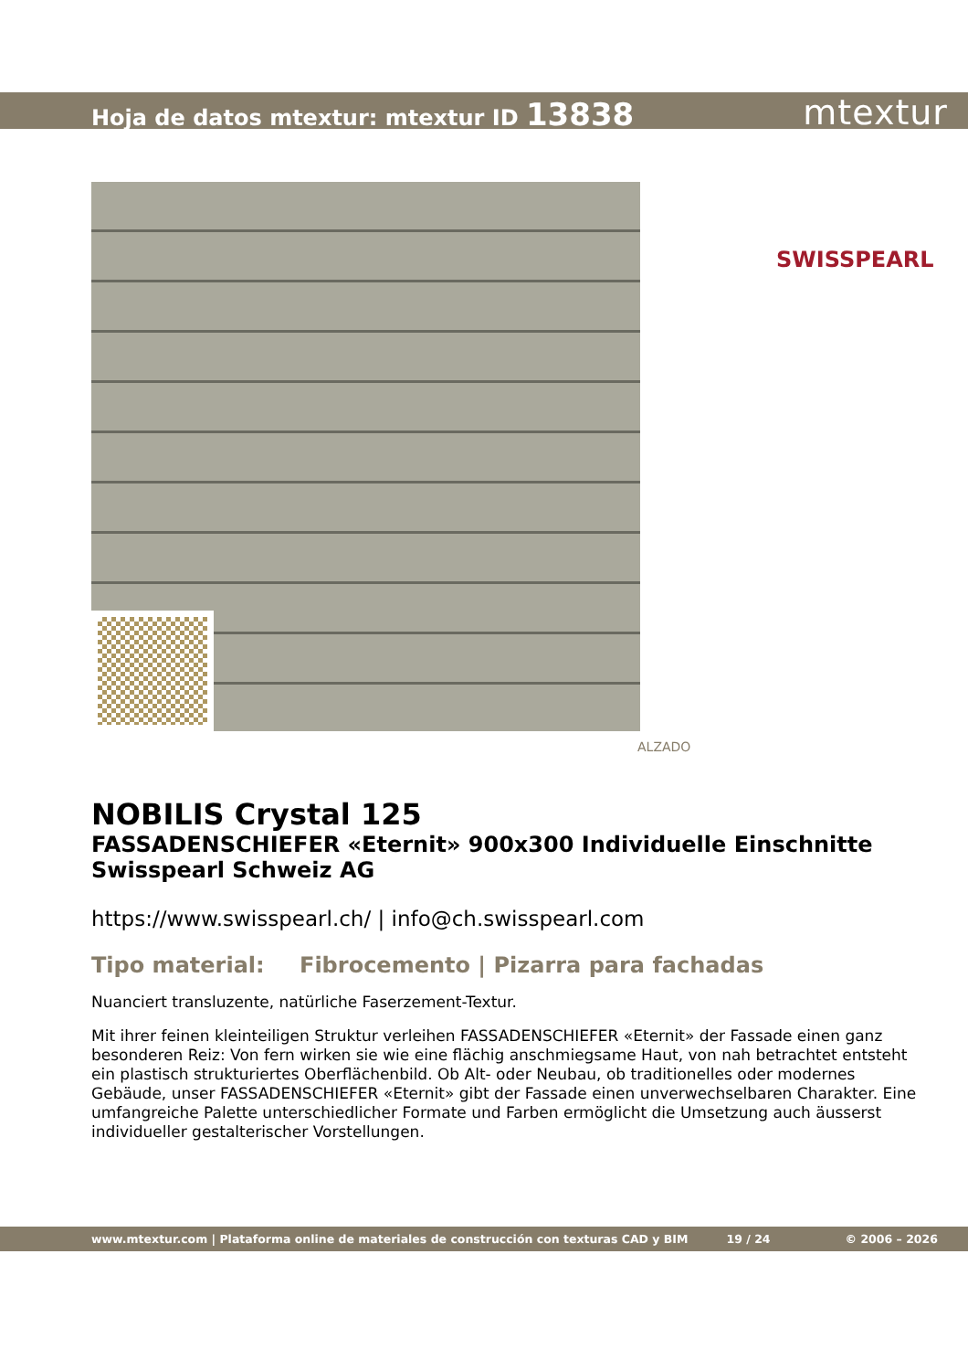Hoja de datos mtextur: mtextur ID 13838
mtextur
SWISSPEARL
ALZADO
NOBILIS Crystal 125
FASSADENSCHIEFER «Eternit» 900x300 Individuelle Einschnitte Swisspearl Schweiz AG
https://www.swisspearl.ch/ | info@ch.swisspearl.com
Tipo material: Fibrocemento | Pizarra para fachadas
Nuanciert transluzente, natürliche Faserzement-Textur.
Mit ihrer feinen kleinteiligen Struktur verleihen FASSADENSCHIEFER «Eternit» der Fassade einen ganz besonderen Reiz: Von fern wirken sie wie eine flächig anschmiegsame Haut, von nah betrachtet entsteht ein plastisch strukturiertes Oberflächenbild. Ob Alt- oder Neubau, ob traditionelles oder modernes Gebäude, unser FASSADENSCHIEFER «Eternit» gibt der Fassade einen unverwechselbaren Charakter. Eine umfangreiche Palette unterschiedlicher Formate und Farben ermöglicht die Umsetzung auch äusserst individueller gestalterischer Vorstellungen.
www.mtextur.com | Plataforma online de materiales de construcción con texturas CAD y BIM 19 / 24 © 2006 – 2026